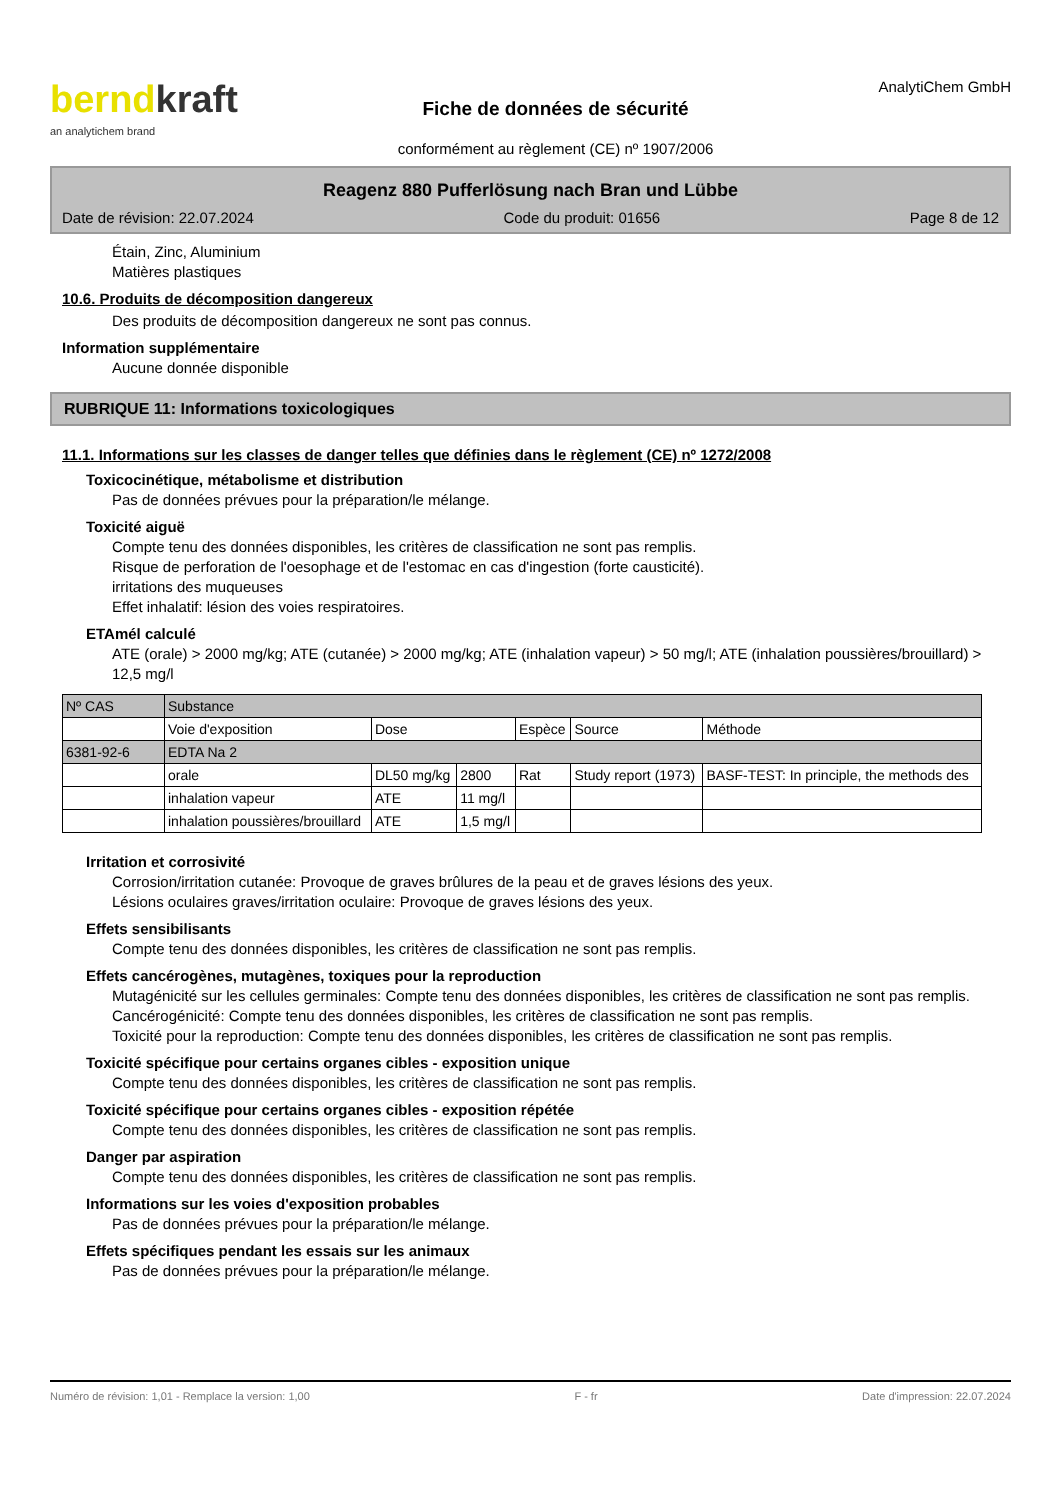berndkraft
an analytichem brand
Fiche de données de sécurité
conformément au règlement (CE) nº 1907/2006
AnalytiChem GmbH
Reagenz 880 Pufferlösung nach Bran und Lübbe
Date de révision: 22.07.2024 Code du produit: 01656 Page 8 de 12
Étain, Zinc, Aluminium
Matières plastiques
10.6. Produits de décomposition dangereux
Des produits de décomposition dangereux ne sont pas connus.
Information supplémentaire
Aucune donnée disponible
RUBRIQUE 11: Informations toxicologiques
11.1. Informations sur les classes de danger telles que définies dans le règlement (CE) nº 1272/2008
Toxicocinétique, métabolisme et distribution
Pas de données prévues pour la préparation/le mélange.
Toxicité aiguë
Compte tenu des données disponibles, les critères de classification ne sont pas remplis.
Risque de perforation de l'oesophage et de l'estomac en cas d'ingestion (forte causticité).
irritations des muqueuses
Effet inhalatif: lésion des voies respiratoires.
ETAmél calculé
ATE (orale) > 2000 mg/kg; ATE (cutanée) > 2000 mg/kg; ATE (inhalation vapeur) > 50 mg/l; ATE (inhalation poussières/brouillard) > 12,5 mg/l
| Nº CAS | Substance | | | | | |
| | Voie d'exposition | Dose | | Espèce | Source | Méthode |
| 6381-92-6 | EDTA Na 2 | | | | | |
| | orale | DL50 mg/kg | 2800 | Rat | Study report (1973) | BASF-TEST: In principle, the methods des |
| | inhalation vapeur | ATE | 11 mg/l | | | |
| | inhalation poussières/brouillard | ATE | 1,5 mg/l | | | |
Irritation et corrosivité
Corrosion/irritation cutanée: Provoque de graves brûlures de la peau et de graves lésions des yeux.
Lésions oculaires graves/irritation oculaire: Provoque de graves lésions des yeux.
Effets sensibilisants
Compte tenu des données disponibles, les critères de classification ne sont pas remplis.
Effets cancérogènes, mutagènes, toxiques pour la reproduction
Mutagénicité sur les cellules germinales: Compte tenu des données disponibles, les critères de classification ne sont pas remplis.
Cancérogénicité: Compte tenu des données disponibles, les critères de classification ne sont pas remplis.
Toxicité pour la reproduction: Compte tenu des données disponibles, les critères de classification ne sont pas remplis.
Toxicité spécifique pour certains organes cibles - exposition unique
Compte tenu des données disponibles, les critères de classification ne sont pas remplis.
Toxicité spécifique pour certains organes cibles - exposition répétée
Compte tenu des données disponibles, les critères de classification ne sont pas remplis.
Danger par aspiration
Compte tenu des données disponibles, les critères de classification ne sont pas remplis.
Informations sur les voies d'exposition probables
Pas de données prévues pour la préparation/le mélange.
Effets spécifiques pendant les essais sur les animaux
Pas de données prévues pour la préparation/le mélange.
Numéro de révision: 1,01 - Remplace la version: 1,00 F - fr Date d'impression: 22.07.2024